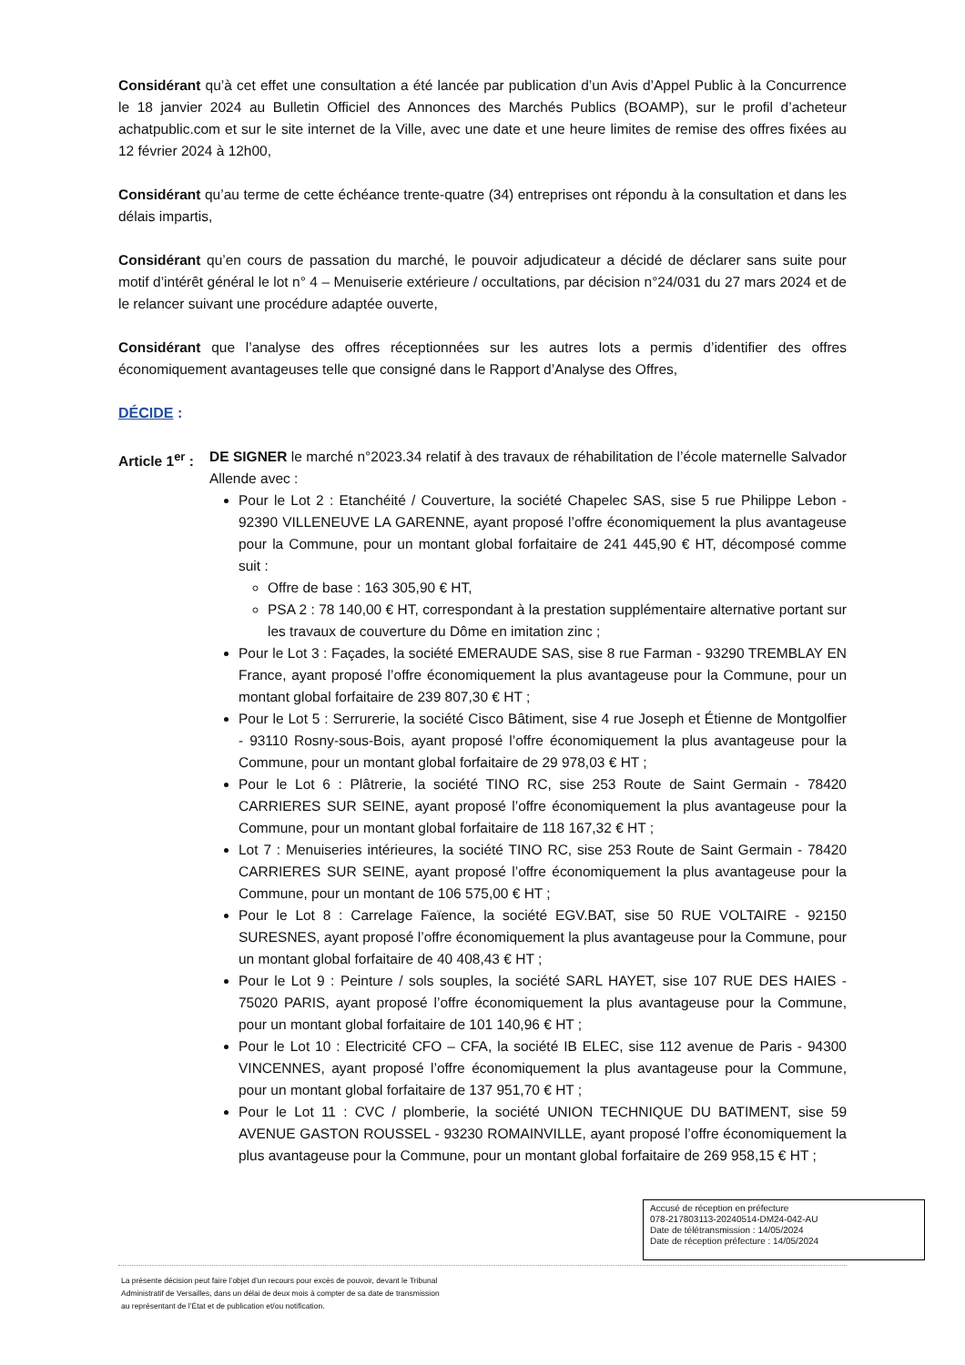Considérant qu’à cet effet une consultation a été lancée par publication d’un Avis d’Appel Public à la Concurrence le 18 janvier 2024 au Bulletin Officiel des Annonces des Marchés Publics (BOAMP), sur le profil d’acheteur achatpublic.com et sur le site internet de la Ville, avec une date et une heure limites de remise des offres fixées au 12 février 2024 à 12h00,
Considérant qu’au terme de cette échéance trente-quatre (34) entreprises ont répondu à la consultation et dans les délais impartis,
Considérant qu’en cours de passation du marché, le pouvoir adjudicateur a décidé de déclarer sans suite pour motif d’intérêt général le lot n° 4 – Menuiserie extérieure / occultations, par décision n°24/031 du 27 mars 2024 et de le relancer suivant une procédure adaptée ouverte,
Considérant que l’analyse des offres réceptionnées sur les autres lots a permis d’identifier des offres économiquement avantageuses telle que consigné dans le Rapport d’Analyse des Offres,
DÉCIDE :
Article 1<sup>er</sup> :
DE SIGNER le marché n°2023.34 relatif à des travaux de réhabilitation de l’école maternelle Salvador Allende avec :
Pour le Lot 2 : Etanchéité / Couverture, la société Chapelec SAS, sise 5 rue Philippe Lebon - 92390 VILLENEUVE LA GARENNE, ayant proposé l’offre économiquement la plus avantageuse pour la Commune, pour un montant global forfaitaire de 241 445,90 € HT, décomposé comme suit :
Offre de base : 163 305,90 € HT,
PSA 2 : 78 140,00 € HT, correspondant à la prestation supplémentaire alternative portant sur les travaux de couverture du Dôme en imitation zinc ;
Pour le Lot 3 : Façades, la société EMERAUDE SAS, sise 8 rue Farman - 93290 TREMBLAY EN France, ayant proposé l’offre économiquement la plus avantageuse pour la Commune, pour un montant global forfaitaire de 239 807,30 € HT ;
Pour le Lot 5 : Serrurerie, la société Cisco Bâtiment, sise 4 rue Joseph et Étienne de Montgolfier - 93110 Rosny-sous-Bois, ayant proposé l’offre économiquement la plus avantageuse pour la Commune, pour un montant global forfaitaire de 29 978,03 € HT ;
Pour le Lot 6 : Plâtrerie, la société TINO RC, sise 253 Route de Saint Germain - 78420 CARRIERES SUR SEINE, ayant proposé l’offre économiquement la plus avantageuse pour la Commune, pour un montant global forfaitaire de 118 167,32 € HT ;
Lot 7 : Menuiseries intérieures, la société TINO RC, sise 253 Route de Saint Germain - 78420 CARRIERES SUR SEINE, ayant proposé l’offre économiquement la plus avantageuse pour la Commune, pour un montant de 106 575,00 € HT ;
Pour le Lot 8 : Carrelage Faïence, la société EGV.BAT, sise 50 RUE VOLTAIRE - 92150 SURESNES, ayant proposé l’offre économiquement la plus avantageuse pour la Commune, pour un montant global forfaitaire de 40 408,43 € HT ;
Pour le Lot 9 : Peinture / sols souples, la société SARL HAYET, sise 107 RUE DES HAIES - 75020 PARIS, ayant proposé l’offre économiquement la plus avantageuse pour la Commune, pour un montant global forfaitaire de 101 140,96 € HT ;
Pour le Lot 10 : Electricité CFO – CFA, la société IB ELEC, sise 112 avenue de Paris - 94300 VINCENNES, ayant proposé l’offre économiquement la plus avantageuse pour la Commune, pour un montant global forfaitaire de 137 951,70 € HT ;
Pour le Lot 11 : CVC / plomberie, la société UNION TECHNIQUE DU BATIMENT, sise 59 AVENUE GASTON ROUSSEL - 93230 ROMAINVILLE, ayant proposé l’offre économiquement la plus avantageuse pour la Commune, pour un montant global forfaitaire de 269 958,15 € HT ;
Accusé de réception en préfecture
078-217803113-20240514-DM24-042-AU
Date de télétransmission : 14/05/2024
Date de réception préfecture : 14/05/2024
La présente décision peut faire l’objet d’un recours pour excès de pouvoir, devant le Tribunal
Administratif de Versailles, dans un délai de deux mois à compter de sa date de transmission
au représentant de l’État et de publication et/ou notification.